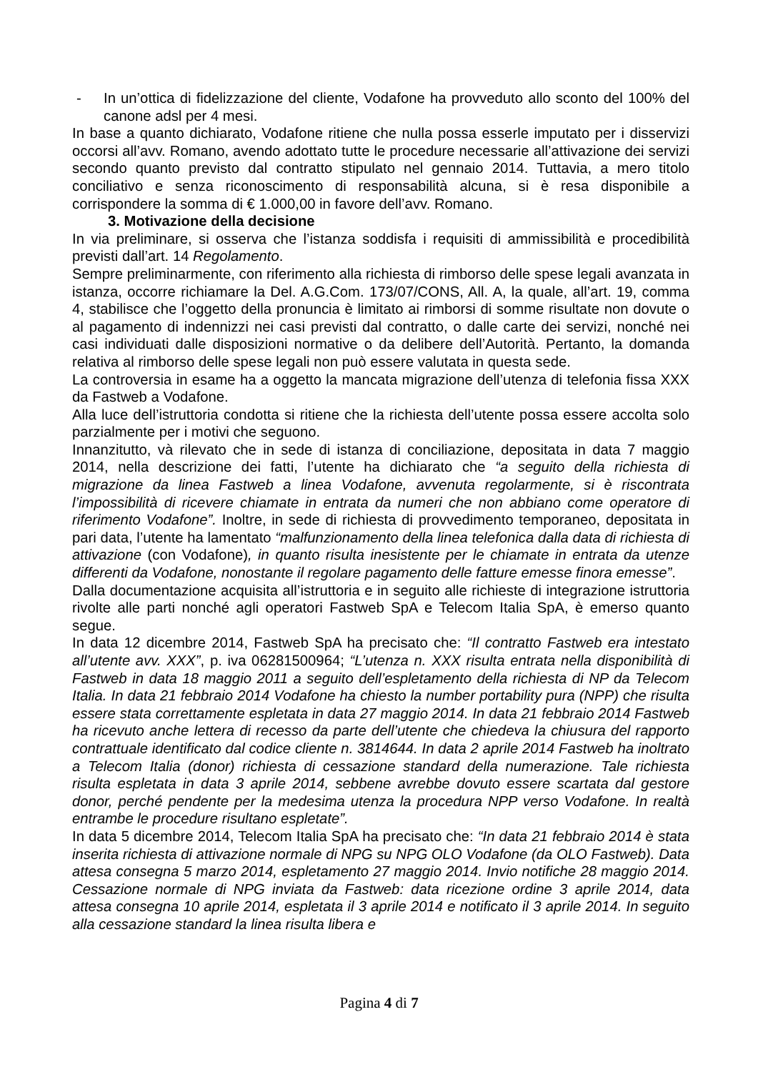- In un’ottica di fidelizzazione del cliente, Vodafone ha provveduto allo sconto del 100% del canone adsl per 4 mesi.
In base a quanto dichiarato, Vodafone ritiene che nulla possa esserle imputato per i disservizi occorsi all’avv. Romano, avendo adottato tutte le procedure necessarie all’attivazione dei servizi secondo quanto previsto dal contratto stipulato nel gennaio 2014. Tuttavia, a mero titolo conciliativo e senza riconoscimento di responsabilità alcuna, si è resa disponibile a corrispondere la somma di € 1.000,00 in favore dell’avv. Romano.
3. Motivazione della decisione
In via preliminare, si osserva che l’istanza soddisfa i requisiti di ammissibilità e procedibilità previsti dall’art. 14 Regolamento.
Sempre preliminarmente, con riferimento alla richiesta di rimborso delle spese legali avanzata in istanza, occorre richiamare la Del. A.G.Com. 173/07/CONS, All. A, la quale, all’art. 19, comma 4, stabilisce che l’oggetto della pronuncia è limitato ai rimborsi di somme risultate non dovute o al pagamento di indennizzi nei casi previsti dal contratto, o dalle carte dei servizi, nonché nei casi individuati dalle disposizioni normative o da delibere dell’Autorità. Pertanto, la domanda relativa al rimborso delle spese legali non può essere valutata in questa sede.
La controversia in esame ha a oggetto la mancata migrazione dell’utenza di telefonia fissa XXX da Fastweb a Vodafone.
Alla luce dell’istruttoria condotta si ritiene che la richiesta dell’utente possa essere accolta solo parzialmente per i motivi che seguono.
Innanzitutto, và rilevato che in sede di istanza di conciliazione, depositata in data 7 maggio 2014, nella descrizione dei fatti, l’utente ha dichiarato che “a seguito della richiesta di migrazione da linea Fastweb a linea Vodafone, avvenuta regolarmente, si è riscontrata l’impossibilità di ricevere chiamate in entrata da numeri che non abbiano come operatore di riferimento Vodafone”. Inoltre, in sede di richiesta di provvedimento temporaneo, depositata in pari data, l’utente ha lamentato “malfunzionamento della linea telefonica dalla data di richiesta di attivazione (con Vodafone), in quanto risulta inesistente per le chiamate in entrata da utenze differenti da Vodafone, nonostante il regolare pagamento delle fatture emesse finora emesse”.
Dalla documentazione acquisita all’istruttoria e in seguito alle richieste di integrazione istruttoria rivolte alle parti nonché agli operatori Fastweb SpA e Telecom Italia SpA, è emerso quanto segue.
In data 12 dicembre 2014, Fastweb SpA ha precisato che: “Il contratto Fastweb era intestato all’utente avv. XXX”, p. iva 06281500964; “L’utenza n. XXX risulta entrata nella disponibilità di Fastweb in data 18 maggio 2011 a seguito dell’espletamento della richiesta di NP da Telecom Italia. In data 21 febbraio 2014 Vodafone ha chiesto la number portability pura (NPP) che risulta essere stata correttamente espletata in data 27 maggio 2014. In data 21 febbraio 2014 Fastweb ha ricevuto anche lettera di recesso da parte dell’utente che chiedeva la chiusura del rapporto contrattuale identificato dal codice cliente n. 3814644. In data 2 aprile 2014 Fastweb ha inoltrato a Telecom Italia (donor) richiesta di cessazione standard della numerazione. Tale richiesta risulta espletata in data 3 aprile 2014, sebbene avrebbe dovuto essere scartata dal gestore donor, perché pendente per la medesima utenza la procedura NPP verso Vodafone. In realtà entrambe le procedure risultano espletate”.
In data 5 dicembre 2014, Telecom Italia SpA ha precisato che: “In data 21 febbraio 2014 è stata inserita richiesta di attivazione normale di NPG su NPG OLO Vodafone (da OLO Fastweb). Data attesa consegna 5 marzo 2014, espletamento 27 maggio 2014. Invio notifiche 28 maggio 2014. Cessazione normale di NPG inviata da Fastweb: data ricezione ordine 3 aprile 2014, data attesa consegna 10 aprile 2014, espletata il 3 aprile 2014 e notificato il 3 aprile 2014. In seguito alla cessazione standard la linea risulta libera e
Pagina 4 di 7